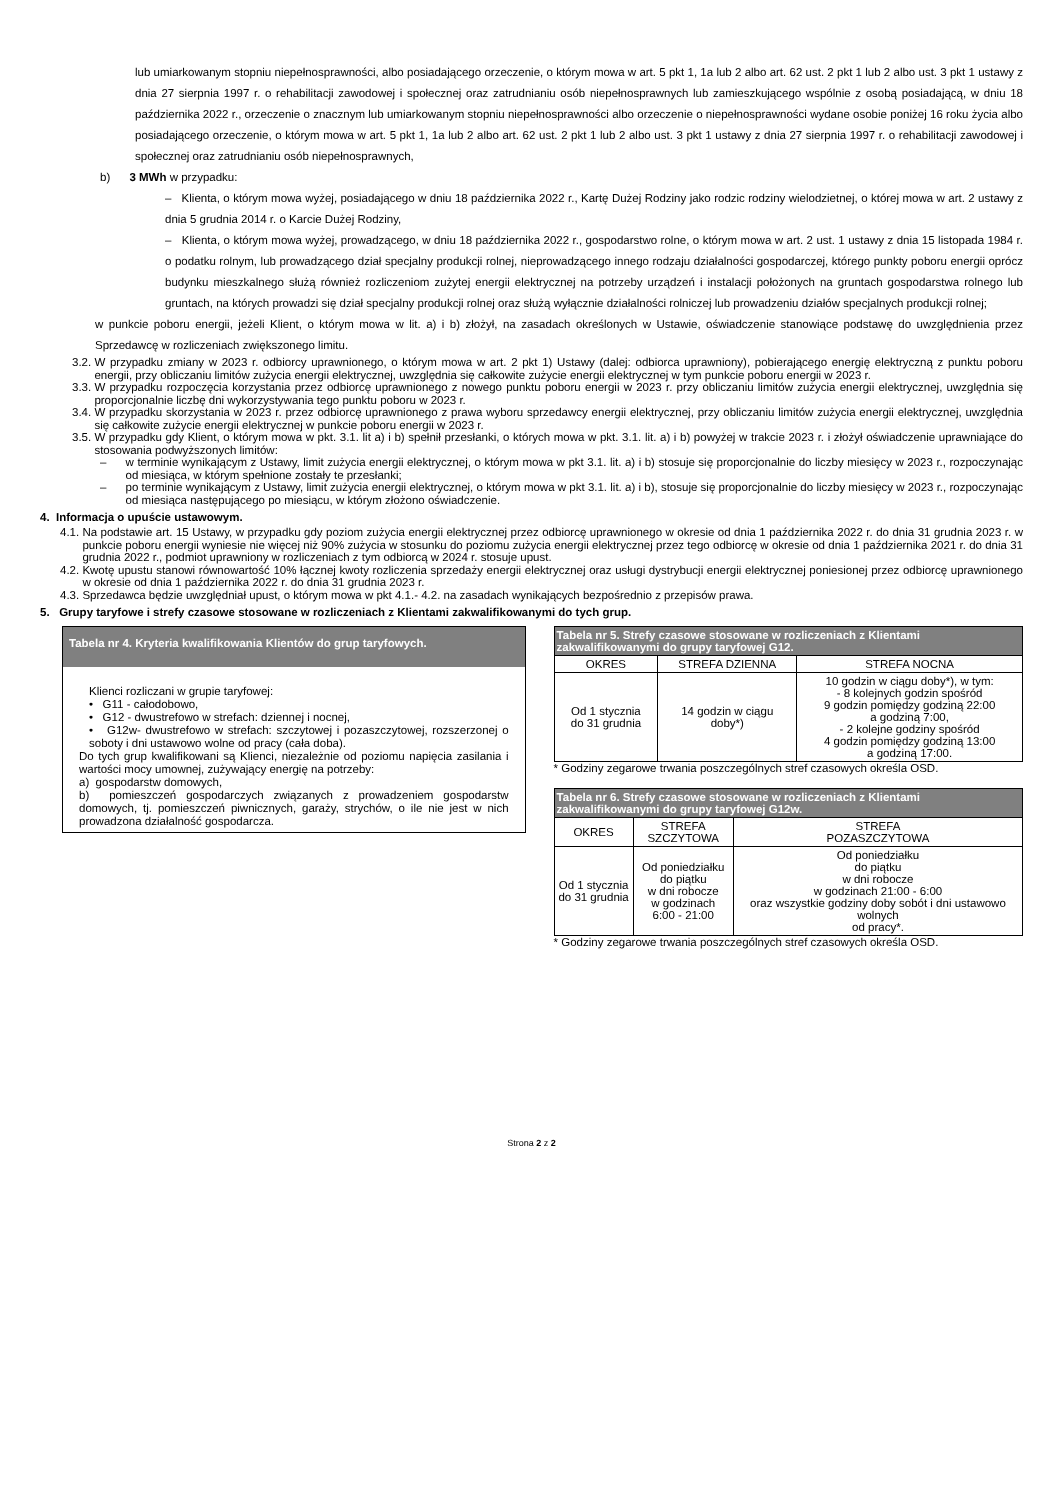lub umiarkowanym stopniu niepełnosprawności, albo posiadającego orzeczenie, o którym mowa w art. 5 pkt 1, 1a lub 2 albo art. 62 ust. 2 pkt 1 lub 2 albo ust. 3 pkt 1 ustawy z dnia 27 sierpnia 1997 r. o rehabilitacji zawodowej i społecznej oraz zatrudnianiu osób niepełnosprawnych lub zamieszkującego wspólnie z osobą posiadającą, w dniu 18 października 2022 r., orzeczenie o znacznym lub umiarkowanym stopniu niepełnosprawności albo orzeczenie o niepełnosprawności wydane osobie poniżej 16 roku życia albo posiadającego orzeczenie, o którym mowa w art. 5 pkt 1, 1a lub 2 albo art. 62 ust. 2 pkt 1 lub 2 albo ust. 3 pkt 1 ustawy z dnia 27 sierpnia 1997 r. o rehabilitacji zawodowej i społecznej oraz zatrudnianiu osób niepełnosprawnych,
b) 3 MWh w przypadku:
– Klienta, o którym mowa wyżej, posiadającego w dniu 18 października 2022 r., Kartę Dużej Rodziny jako rodzic rodziny wielodzietnej, o której mowa w art. 2 ustawy z dnia 5 grudnia 2014 r. o Karcie Dużej Rodziny,
– Klienta, o którym mowa wyżej, prowadzącego, w dniu 18 października 2022 r., gospodarstwo rolne, o którym mowa w art. 2 ust. 1 ustawy z dnia 15 listopada 1984 r. o podatku rolnym, lub prowadzącego dział specjalny produkcji rolnej, nieprowadzącego innego rodzaju działalności gospodarczej, którego punkty poboru energii oprócz budynku mieszkalnego służą również rozliczeniom zużytej energii elektrycznej na potrzeby urządzeń i instalacji położonych na gruntach gospodarstwa rolnego lub gruntach, na których prowadzi się dział specjalny produkcji rolnej oraz służą wyłącznie działalności rolniczej lub prowadzeniu działów specjalnych produkcji rolnej;
w punkcie poboru energii, jeżeli Klient, o którym mowa w lit. a) i b) złożył, na zasadach określonych w Ustawie, oświadczenie stanowiące podstawę do uwzględnienia przez Sprzedawcę w rozliczeniach zwiększonego limitu.
3.2. W przypadku zmiany w 2023 r. odbiorcy uprawnionego, o którym mowa w art. 2 pkt 1) Ustawy (dalej: odbiorca uprawniony), pobierającego energię elektryczną z punktu poboru energii, przy obliczaniu limitów zużycia energii elektrycznej, uwzględnia się całkowite zużycie energii elektrycznej w tym punkcie poboru energii w 2023 r.
3.3. W przypadku rozpoczęcia korzystania przez odbiorcę uprawnionego z nowego punktu poboru energii w 2023 r. przy obliczaniu limitów zużycia energii elektrycznej, uwzględnia się proporcjonalnie liczbę dni wykorzystywania tego punktu poboru w 2023 r.
3.4. W przypadku skorzystania w 2023 r. przez odbiorcę uprawnionego z prawa wyboru sprzedawcy energii elektrycznej, przy obliczaniu limitów zużycia energii elektrycznej, uwzględnia się całkowite zużycie energii elektrycznej w punkcie poboru energii w 2023 r.
3.5. W przypadku gdy Klient, o którym mowa w pkt. 3.1. lit a) i b) spełnił przesłanki, o których mowa w pkt. 3.1. lit. a) i b) powyżej w trakcie 2023 r. i złożył oświadczenie uprawniające do stosowania podwyższonych limitów:
– w terminie wynikającym z Ustawy, limit zużycia energii elektrycznej, o którym mowa w pkt 3.1. lit. a) i b) stosuje się proporcjonalnie do liczby miesięcy w 2023 r., rozpoczynając od miesiąca, w którym spełnione zostały te przesłanki;
– po terminie wynikającym z Ustawy, limit zużycia energii elektrycznej, o którym mowa w pkt 3.1. lit. a) i b), stosuje się proporcjonalnie do liczby miesięcy w 2023 r., rozpoczynając od miesiąca następującego po miesiącu, w którym złożono oświadczenie.
4. Informacja o upuście ustawowym.
4.1. Na podstawie art. 15 Ustawy, w przypadku gdy poziom zużycia energii elektrycznej przez odbiorcę uprawnionego w okresie od dnia 1 października 2022 r. do dnia 31 grudnia 2023 r. w punkcie poboru energii wyniesie nie więcej niż 90% zużycia w stosunku do poziomu zużycia energii elektrycznej przez tego odbiorcę w okresie od dnia 1 października 2021 r. do dnia 31 grudnia 2022 r., podmiot uprawniony w rozliczeniach z tym odbiorcą w 2024 r. stosuje upust.
4.2. Kwotę upustu stanowi równowartość 10% łącznej kwoty rozliczenia sprzedaży energii elektrycznej oraz usługi dystrybucji energii elektrycznej poniesionej przez odbiorcę uprawnionego w okresie od dnia 1 października 2022 r. do dnia 31 grudnia 2023 r.
4.3. Sprzedawca będzie uwzględniał upust, o którym mowa w pkt 4.1.- 4.2. na zasadach wynikających bezpośrednio z przepisów prawa.
5. Grupy taryfowe i strefy czasowe stosowane w rozliczeniach z Klientami zakwalifikowanymi do tych grup.
Tabela nr 4. Kryteria kwalifikowania Klientów do grup taryfowych.
Klienci rozliczani w grupie taryfowej:
• G11 - całodobowo,
• G12 - dwustrefowo w strefach: dziennej i nocnej,
• G12w- dwustrefowo w strefach: szczytowej i pozaszczytowej, rozszerzonej o soboty i dni ustawowo wolne od pracy (cała doba).
Do tych grup kwalifikowani są Klienci, niezależnie od poziomu napięcia zasilania i wartości mocy umownej, zużywający energię na potrzeby:
a) gospodarstw domowych,
b) pomieszczeń gospodarczych związanych z prowadzeniem gospodarstw domowych, tj. pomieszczeń piwnicznych, garaży, strychów, o ile nie jest w nich prowadzona działalność gospodarcza.
| Tabela nr 5. Strefy czasowe stosowane w rozliczeniach z Klientami zakwalifikowanymi do grupy taryfowej G12. | | |
| --- | --- | --- |
| OKRES | STREFA DZIENNA | STREFA NOCNA |
| Od 1 stycznia do 31 grudnia | 14 godzin w ciągu doby*) | 10 godzin w ciągu doby*), w tym: - 8 kolejnych godzin spośród 9 godzin pomiędzy godziną 22:00 a godziną 7:00, - 2 kolejne godziny spośród 4 godzin pomiędzy godziną 13:00 a godziną 17:00. |
* Godziny zegarowe trwania poszczególnych stref czasowych określa OSD.
| Tabela nr 6. Strefy czasowe stosowane w rozliczeniach z Klientami zakwalifikowanymi do grupy taryfowej G12w. | | |
| --- | --- | --- |
| OKRES | STREFA SZCZYTOWA | STREFA POZASZCZYTOWA |
| Od 1 stycznia do 31 grudnia | Od poniedziałku do piątku w dni robocze w godzinach 6:00 - 21:00 | Od poniedziałku do piątku w dni robocze w godzinach 21:00 - 6:00 oraz wszystkie godziny doby sobót i dni ustawowo wolnych od pracy*. |
* Godziny zegarowe trwania poszczególnych stref czasowych określa OSD.
Strona 2 z 2